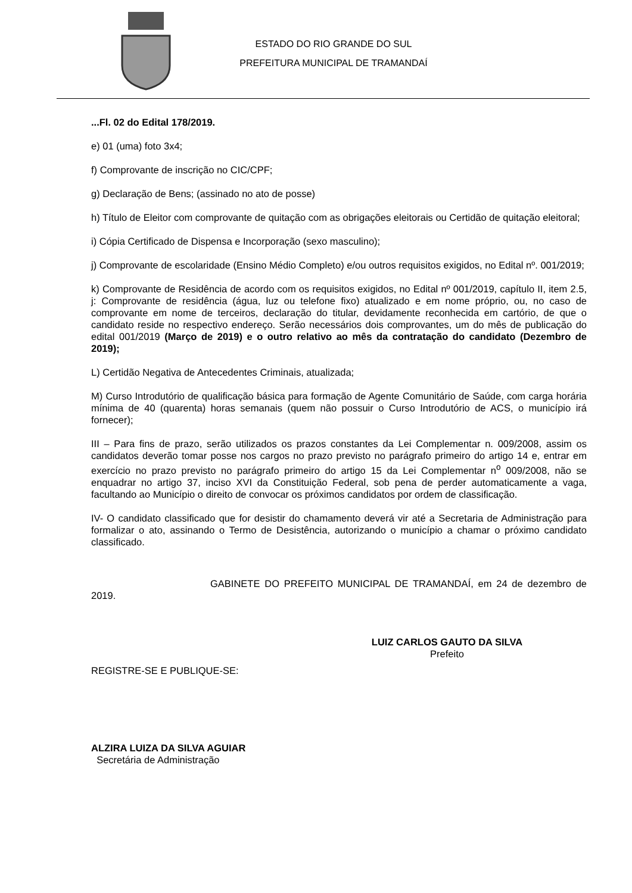ESTADO DO RIO GRANDE DO SUL
PREFEITURA MUNICIPAL DE TRAMANDAÍ
...Fl. 02 do Edital 178/2019.
e) 01 (uma) foto 3x4;
f) Comprovante de inscrição no CIC/CPF;
g) Declaração de Bens; (assinado no ato de posse)
h) Título de Eleitor com comprovante de quitação com as obrigações eleitorais ou Certidão de quitação eleitoral;
i) Cópia Certificado de Dispensa e Incorporação (sexo masculino);
j) Comprovante de escolaridade (Ensino Médio Completo) e/ou outros requisitos exigidos, no Edital nº. 001/2019;
k) Comprovante de Residência de acordo com os requisitos exigidos, no Edital nº 001/2019, capítulo II, item 2.5, j: Comprovante de residência (água, luz ou telefone fixo) atualizado e em nome próprio, ou, no caso de comprovante em nome de terceiros, declaração do titular, devidamente reconhecida em cartório, de que o candidato reside no respectivo endereço. Serão necessários dois comprovantes, um do mês de publicação do edital 001/2019 (Março de 2019) e o outro relativo ao mês da contratação do candidato (Dezembro de 2019);
L) Certidão Negativa de Antecedentes Criminais, atualizada;
M) Curso Introdutório de qualificação básica para formação de Agente Comunitário de Saúde, com carga horária mínima de 40 (quarenta) horas semanais (quem não possuir o Curso Introdutório de ACS, o município irá fornecer);
III – Para fins de prazo, serão utilizados os prazos constantes da Lei Complementar n. 009/2008, assim os candidatos deverão tomar posse nos cargos no prazo previsto no parágrafo primeiro do artigo 14 e, entrar em exercício no prazo previsto no parágrafo primeiro do artigo 15 da Lei Complementar n<sup>o</sup> 009/2008, não se enquadrar no artigo 37, inciso XVI da Constituição Federal, sob pena de perder automaticamente a vaga, facultando ao Município o direito de convocar os próximos candidatos por ordem de classificação.
IV- O candidato classificado que for desistir do chamamento deverá vir até a Secretaria de Administração para formalizar o ato, assinando o Termo de Desistência, autorizando o município a chamar o próximo candidato classificado.
GABINETE DO PREFEITO MUNICIPAL DE TRAMANDAÍ, em 24 de dezembro de 2019.
LUIZ CARLOS GAUTO DA SILVA
Prefeito
REGISTRE-SE E PUBLIQUE-SE:
ALZIRA LUIZA DA SILVA AGUIAR
Secretária de Administração